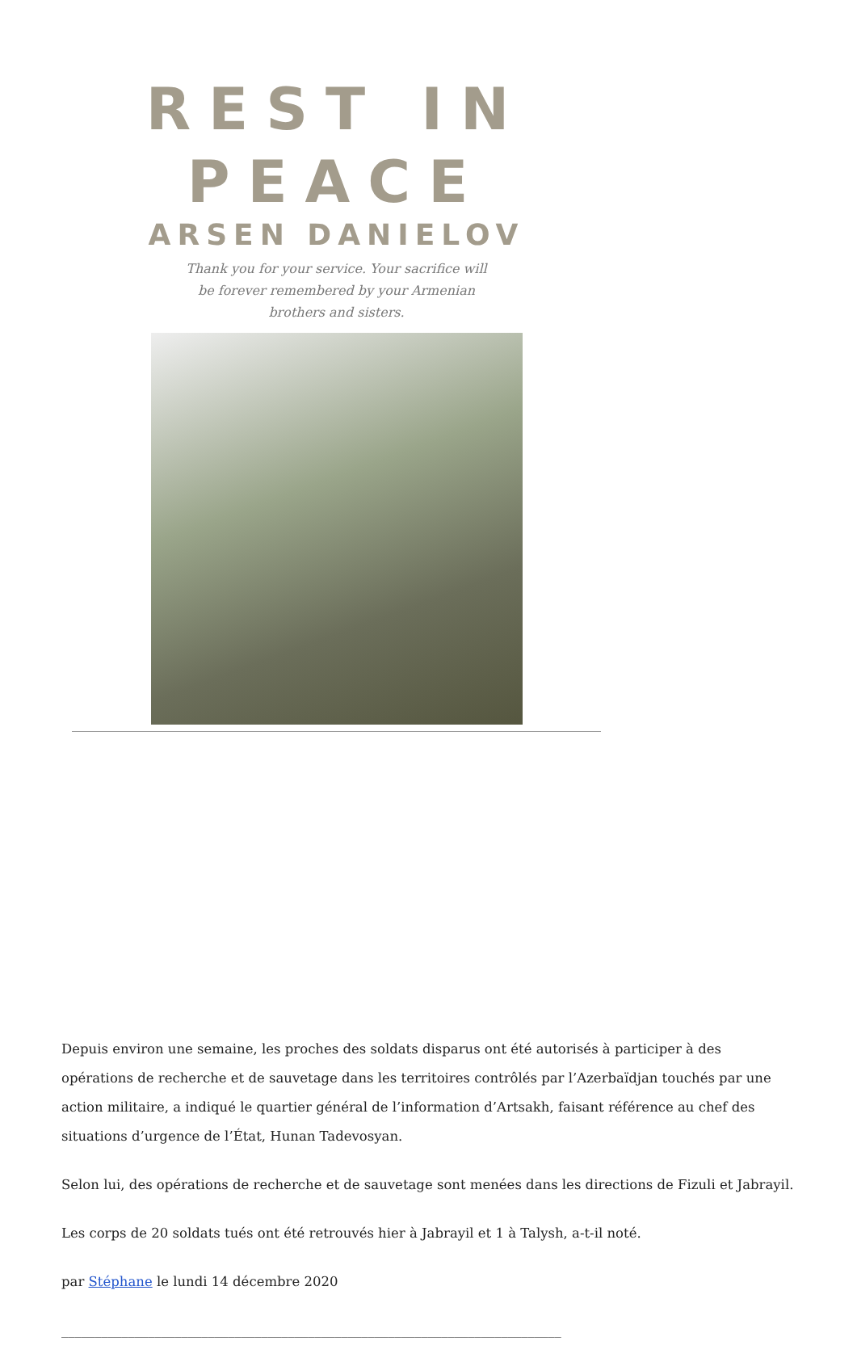REST IN PEACE
ARSEN DANIELOV
Thank you for your service. Your sacrifice will
be forever remembered by your Armenian
brothers and sisters.
Depuis environ une semaine, les proches des soldats disparus ont été autorisés à participer à des opérations de recherche et de sauvetage dans les territoires contrôlés par l’Azerbaïdjan touchés par une action militaire, a indiqué le quartier général de l’information d’Artsakh, faisant référence au chef des situations d’urgence de l’État, Hunan Tadevosyan.
Selon lui, des opérations de recherche et de sauvetage sont menées dans les directions de Fizuli et Jabrayil.
Les corps de 20 soldats tués ont été retrouvés hier à Jabrayil et 1 à Talysh, a-t-il noté.
par Stéphane le lundi 14 décembre 2020
___________________________________________________________________________